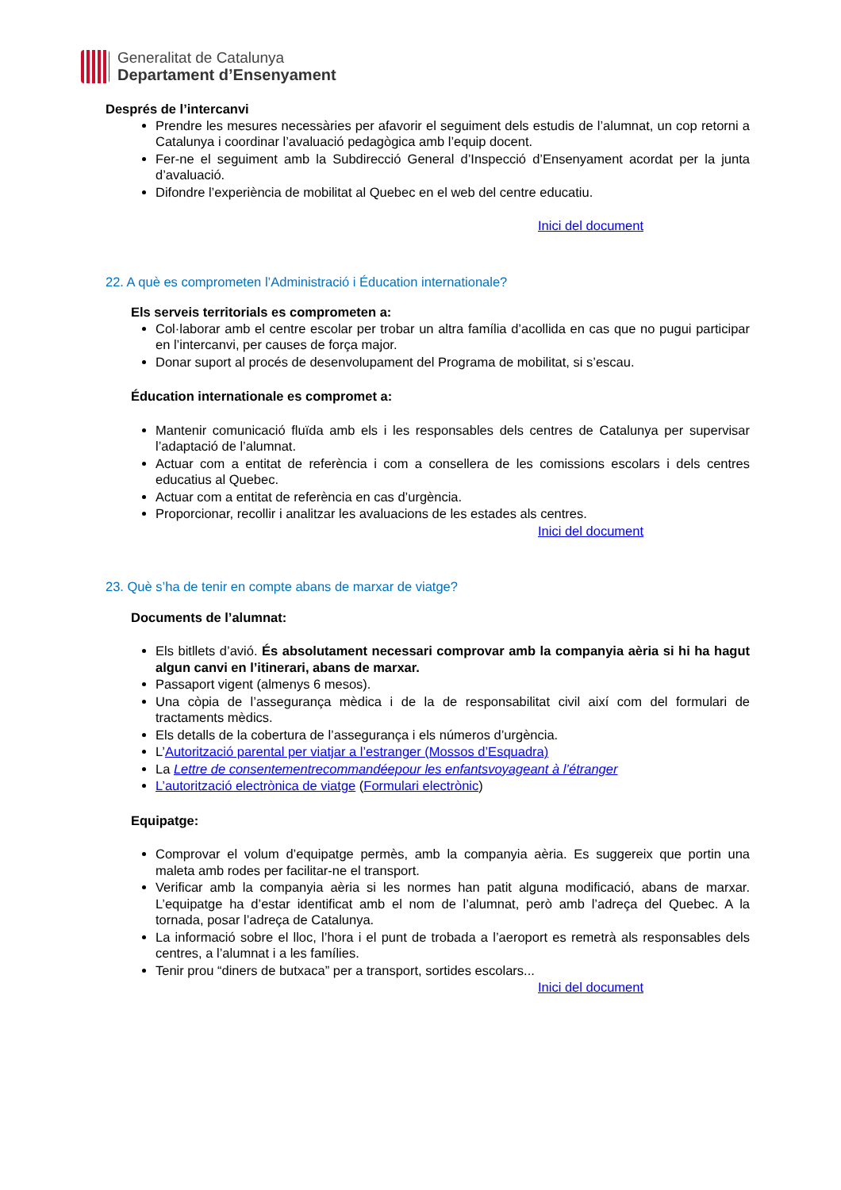Generalitat de Catalunya
Departament d’Ensenyament
Després de l’intercanvi
Prendre les mesures necessàries per afavorir el seguiment dels estudis de l’alumnat, un cop retorni a Catalunya i coordinar l’avaluació pedagògica amb l’equip docent.
Fer-ne el seguiment amb la Subdirecció General d’Inspecció d’Ensenyament acordat per la junta d’avaluació.
Difondre l’experiència de mobilitat al Quebec en el web del centre educatiu.
Inici del document
22. A què es comprometen l’Administració i Éducation internationale?
Els serveis territorials es comprometen a:
Col·laborar amb el centre escolar per trobar un altra família d’acollida en cas que no pugui participar en l’intercanvi, per causes de força major.
Donar suport al procés de desenvolupament del Programa de mobilitat, si s’escau.
Éducation internationale es compromet a:
Mantenir comunicació fluïda amb els i les responsables dels centres de Catalunya per supervisar l’adaptació de l’alumnat.
Actuar com a entitat de referència i com a consellera de les comissions escolars i dels centres educatius al Quebec.
Actuar com a entitat de referència en cas d’urgència.
Proporcionar, recollir i analitzar les avaluacions de les estades als centres.
Inici del document
23. Què s’ha de tenir en compte abans de marxar de viatge?
Documents de l’alumnat:
Els bitllets d’avió. És absolutament necessari comprovar amb la companyia aèria si hi ha hagut algun canvi en l’itinerari, abans de marxar.
Passaport vigent (almenys 6 mesos).
Una còpia de l’assegurança mèdica i de la de responsabilitat civil així com del formulari de tractaments mèdics.
Els detalls de la cobertura de l’assegurança i els números d’urgència.
L’Autorització parental per viatjar a l’estranger (Mossos d’Esquadra)
La Lettre de consentementrecommandéepour les enfantsvoyageant à l’étranger
L’autorització electrònica de viatge (Formulari electrònic)
Equipatge:
Comprovar el volum d’equipatge permès, amb la companyia aèria. Es suggereix que portin una maleta amb rodes per facilitar-ne el transport.
Verificar amb la companyia aèria si les normes han patit alguna modificació, abans de marxar. L’equipatge ha d’estar identificat amb el nom de l’alumnat, però amb l’adreça del Quebec. A la tornada, posar l’adreça de Catalunya.
La informació sobre el lloc, l’hora i el punt de trobada a l’aeroport es remetrà als responsables dels centres, a l’alumnat i a les famílies.
Tenir prou “diners de butxaca” per a transport, sortides escolars...
Inici del document